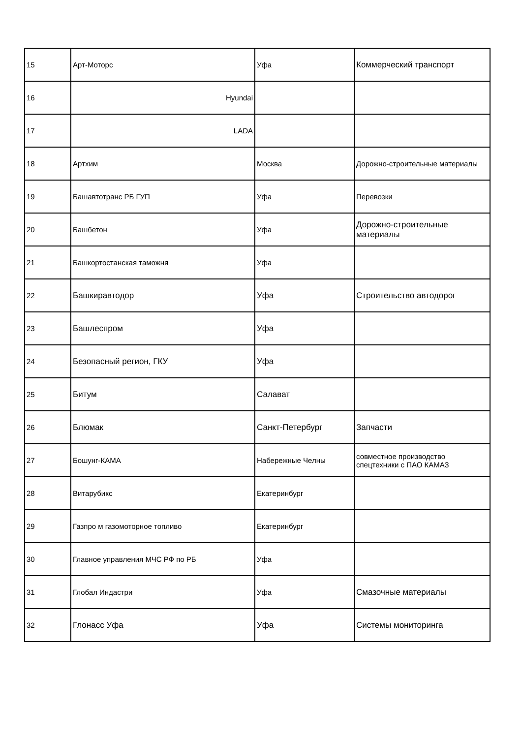| 15 | Арт-Моторс | Уфа | Коммерческий транспорт |
| 16 | Hyundai | | |
| 17 | LADA | | |
| 18 | Артхим | Москва | Дорожно-строительные материалы |
| 19 | Башавтотранс РБ ГУП | Уфа | Перевозки |
| 20 | Башбетон | Уфа | Дорожно-строительные материалы |
| 21 | Башкортостанская таможня | Уфа | |
| 22 | Башкиравтодор | Уфа | Строительство автодорог |
| 23 | Башлеспром | Уфа | |
| 24 | Безопасный регион, ГКУ | Уфа | |
| 25 | Битум | Салават | |
| 26 | Блюмак | Санкт-Петербург | Запчасти |
| 27 | Бошунг-КАМА | Набережные Челны | совместное производство спецтехники с ПАО КАМАЗ |
| 28 | Витарубикс | Екатеринбург | |
| 29 | Газпро м газомоторное топливо | Екатеринбург | |
| 30 | Главное управления МЧС РФ по РБ | Уфа | |
| 31 | Глобал Индастри | Уфа | Смазочные материалы |
| 32 | Глонасс Уфа | Уфа | Системы мониторинга |